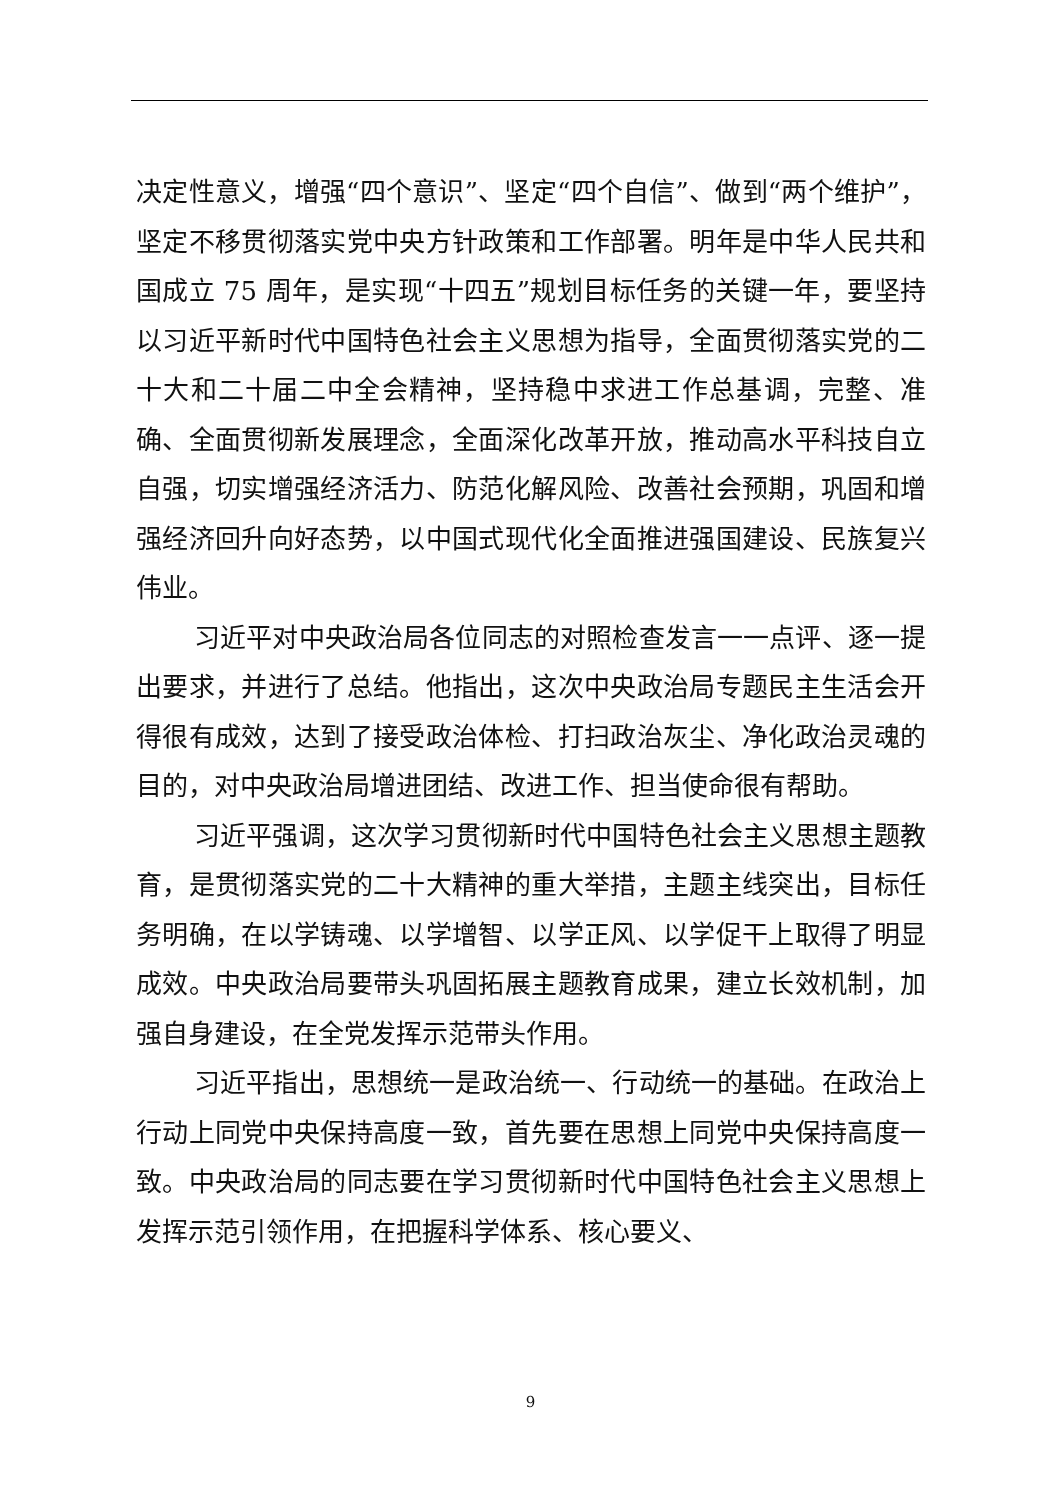决定性意义，增强“四个意识”、坚定“四个自信”、做到“两个维护”，坚定不移贯彻落实党中央方针政策和工作部署。明年是中华人民共和国成立 75 周年，是实现“十四五”规划目标任务的关键一年，要坚持以习近平新时代中国特色社会主义思想为指导，全面贯彻落实党的二十大和二十届二中全会精神，坚持稳中求进工作总基调，完整、准确、全面贯彻新发展理念，全面深化改革开放，推动高水平科技自立自强，切实增强经济活力、防范化解风险、改善社会预期，巩固和增强经济回升向好态势，以中国式现代化全面推进强国建设、民族复兴伟业。
习近平对中央政治局各位同志的对照检查发言一一点评、逐一提出要求，并进行了总结。他指出，这次中央政治局专题民主生活会开得很有成效，达到了接受政治体检、打扫政治灰尘、净化政治灵魂的目的，对中央政治局增进团结、改进工作、担当使命很有帮助。
习近平强调，这次学习贯彻新时代中国特色社会主义思想主题教育，是贯彻落实党的二十大精神的重大举措，主题主线突出，目标任务明确，在以学铸魂、以学增智、以学正风、以学促干上取得了明显成效。中央政治局要带头巩固拓展主题教育成果，建立长效机制，加强自身建设，在全党发挥示范带头作用。
习近平指出，思想统一是政治统一、行动统一的基础。在政治上行动上同党中央保持高度一致，首先要在思想上同党中央保持高度一致。中央政治局的同志要在学习贯彻新时代中国特色社会主义思想上发挥示范引领作用，在把握科学体系、核心要义、
9